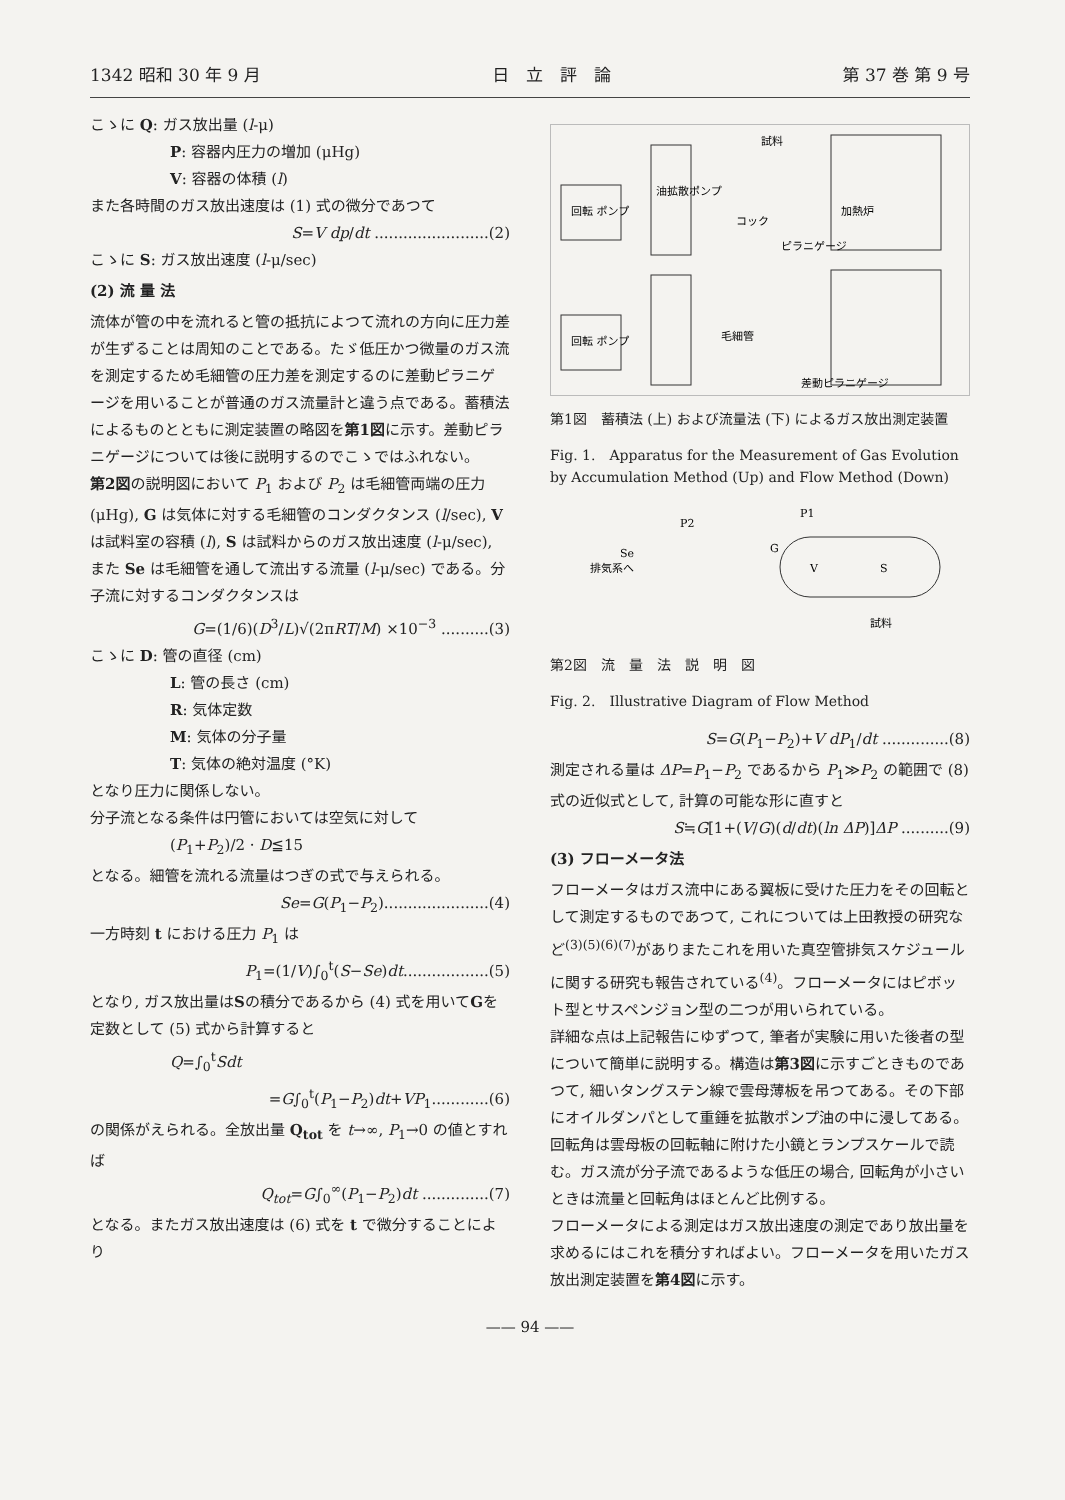1342 昭和 30 年 9 月 日　立　評　論 第 37 巻 第 9 号
こゝに Q: ガス放出量 (l-μ)
P: 容器内圧力の増加 (μHg)
V: 容器の体積 (l)
また各時間のガス放出速度は (1) 式の微分であつて
S=V dp/dt ........................(2)
こゝに S: ガス放出速度 (l-μ/sec)
(2) 流 量 法
流体が管の中を流れると管の抵抗によつて流れの方向に圧力差が生ずることは周知のことである。たゞ低圧かつ微量のガス流を測定するため毛細管の圧力差を測定するのに差動ピラニゲージを用いることが普通のガス流量計と違う点である。蓄積法によるものとともに測定装置の略図を第1図に示す。差動ピラニゲージについては後に説明するのでこゝではふれない。
第2図の説明図において P<sub>1</sub> および P<sub>2</sub> は毛細管両端の圧力 (μHg), G は気体に対する毛細管のコンダクタンス (l/sec), V は試料室の容積 (l), S は試料からのガス放出速度 (l-μ/sec), また Se は毛細管を通して流出する流量 (l-μ/sec) である。分子流に対するコンダクタンスは
G=(1/6)(D<sup>3</sup>/L)√(2πRT/M) ×10<sup>−3</sup> ..........(3)
こゝに D: 管の直径 (cm)
L: 管の長さ (cm)
R: 気体定数
M: 気体の分子量
T: 気体の絶対温度 (°K)
となり圧力に関係しない。
分子流となる条件は円管においては空気に対して
(P<sub>1</sub>+P<sub>2</sub>)/2 · D≦15
となる。細管を流れる流量はつぎの式で与えられる。
Se=G(P<sub>1</sub>−P<sub>2</sub>)......................(4)
一方時刻 t における圧力 P<sub>1</sub> は
P<sub>1</sub>=(1/V)∫<sub>0</sub><sup>t</sup>(S−Se)dt..................(5)
となり, ガス放出量はSの積分であるから (4) 式を用いてGを定数として (5) 式から計算すると
Q=∫<sub>0</sub><sup>t</sup>Sdt
=G∫<sub>0</sub><sup>t</sup>(P<sub>1</sub>−P<sub>2</sub>)dt+VP<sub>1</sub>............(6)
の関係がえられる。全放出量 Q<sub>tot</sub> を t→∞, P<sub>1</sub>→0 の値とすれば
Q<sub>tot</sub>=G∫<sub>0</sub><sup>∞</sup>(P<sub>1</sub>−P<sub>2</sub>)dt ..............(7)
となる。またガス放出速度は (6) 式を t で微分することにより
回転 ポンプ
油拡散ポンプ
加熱炉
試料
ピラニゲージ
コック
回転 ポンプ
毛細管
差動ピラニゲージ
第1図　蓄積法 (上) および流量法 (下) によるガス放出測定装置
Fig. 1.　Apparatus for the Measurement of Gas Evolution by Accumulation Method (Up) and Flow Method (Down)
排気系へ
Se
P2
G
P1
V
S
試料
第2図　流　量　法　説　明　図
Fig. 2.　Illustrative Diagram of Flow Method
S=G(P<sub>1</sub>−P<sub>2</sub>)+V dP<sub>1</sub>/dt ..............(8)
測定される量は ΔP=P<sub>1</sub>−P<sub>2</sub> であるから P<sub>1</sub>≫P<sub>2</sub> の範囲で (8) 式の近似式として, 計算の可能な形に直すと
S≒G[1+(V/G)(d/dt)(ln ΔP)]ΔP ..........(9)
(3) フローメータ法
フローメータはガス流中にある翼板に受けた圧力をその回転として測定するものであつて, これについては上田教授の研究など<sup>(3)(5)(6)(7)</sup>がありまたこれを用いた真空管排気スケジュールに関する研究も報告されている<sup>(4)</sup>。フローメータにはピボット型とサスペンジョン型の二つが用いられている。
詳細な点は上記報告にゆずつて, 筆者が実験に用いた後者の型について簡単に説明する。構造は第3図に示すごときものであつて, 細いタングステン線で雲母薄板を吊つてある。その下部にオイルダンパとして重錘を拡散ポンプ油の中に浸してある。回転角は雲母板の回転軸に附けた小鏡とランプスケールで読む。ガス流が分子流であるような低圧の場合, 回転角が小さいときは流量と回転角はほとんど比例する。
フローメータによる測定はガス放出速度の測定であり放出量を求めるにはこれを積分すればよい。フローメータを用いたガス放出測定装置を第4図に示す。
—— 94 ——